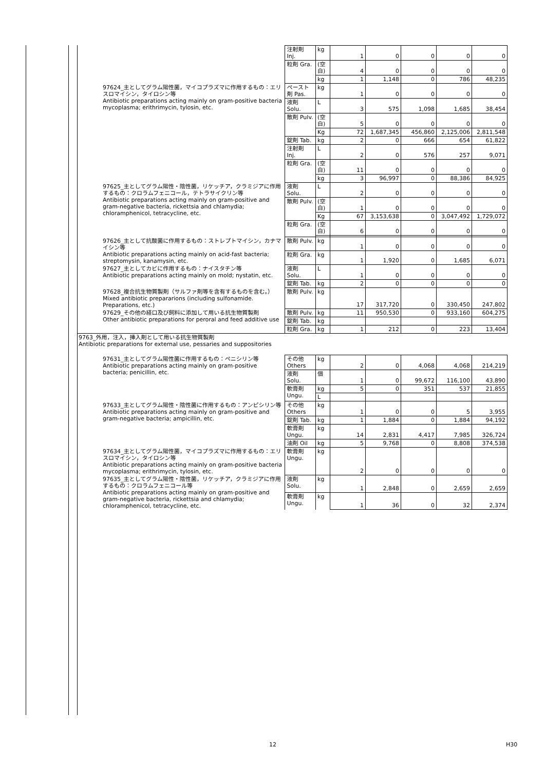| | 注射剤 Inj. | kg | 1 | 0 | 0 | 0 | 0 |
| | 粒剤 Gra. | (空白) | 4 | 0 | 0 | 0 | 0 |
| | | kg | 1 | 1,148 | 0 | 786 | 48,235 |
| 97624_主としてグラム陽性菌，マイコプラズマに作用するもの：エリスロマイシン，タイロシン等 Antibiotic preparations acting mainly on gram-positive bacteria mycoplasma; erithrimycin, tylosin, etc. | ペースト剤 Pas. | kg | 1 | 0 | 0 | 0 | 0 |
| | 液剤 Solu. | L | 3 | 575 | 1,098 | 1,685 | 38,454 |
| | 散剤 Pulv. | (空白) | 5 | 0 | 0 | 0 | 0 |
| | | Kg | 72 | 1,687,345 | 456,860 | 2,125,006 | 2,811,548 |
| | 錠剤 Tab. | kg | 2 | 0 | 666 | 654 | 61,822 |
| | 注射剤 Inj. | L | 2 | 0 | 576 | 257 | 9,071 |
| | 粒剤 Gra. | (空白) | 11 | 0 | 0 | 0 | 0 |
| | | kg | 3 | 96,997 | 0 | 88,386 | 84,925 |
| 97625_主としてグラム陽性・陰性菌，リケッチア，クラミジアに作用するもの：クロラムフェニコール，テトラサイクリン等 Antibiotic preparations acting mainly on gram-positive and gram-negative bacteria, rickettsia and chlamydia; chloramphenicol, tetracycline, etc. | 液剤 Solu. | L | 2 | 0 | 0 | 0 | 0 |
| | 散剤 Pulv. | (空白) | 1 | 0 | 0 | 0 | 0 |
| | | Kg | 67 | 3,153,638 | 0 | 3,047,492 | 1,729,072 |
| | 粒剤 Gra. | (空白) | 6 | 0 | 0 | 0 | 0 |
| 97626_主として抗酸菌に作用するもの：ストレプトマイシン，カナマイシン等 Antibiotic preparations acting mainly on acid-fast bacteria; streptomysin, kanamysin, etc. | 散剤 Pulv. | kg | 1 | 0 | 0 | 0 | 0 |
| | 粒剤 Gra. | kg | 1 | 1,920 | 0 | 1,685 | 6,071 |
| 97627_主としてカビに作用するもの：ナイスタチン等 Antibiotic preparations acting mainly on mold; nystatin, etc. | 液剤 Solu. | L | 1 | 0 | 0 | 0 | 0 |
| | 錠剤 Tab. | kg | 2 | 0 | 0 | 0 | 0 |
| 97628_複合抗生物質製剤（サルファ剤等を含有するものを含む。） Mixed antibiotic prepararions (including sulfonamide. Preparations, etc.) | 散剤 Pulv. | kg | 17 | 317,720 | 0 | 330,450 | 247,802 |
| 97629_その他の経口及び飼料に添加して用いる抗生物質製剤 Other antibiotic preparations for peroral and feed additive use | 散剤 Pulv. | kg | 11 | 950,530 | 0 | 933,160 | 604,275 |
| | 錠剤 Tab. | kg | | | | | |
| | 粒剤 Gra. | kg | 1 | 212 | 0 | 223 | 13,404 |
| 9763_外用，注入，挿入剤として用いる抗生物質製剤 Antibiotic preparations for external use, pessaries and suppositories | | | | | | | |
| 97631_主としてグラム陽性菌に作用するもの：ペニシリン等 Antibiotic preparations acting mainly on gram-positive bacteria; penicillin, etc. | その他 Others | kg | 2 | 0 | 4,068 | 4,068 | 214,219 |
| | 液剤 Solu. | 個 | 1 | 0 | 99,672 | 116,100 | 43,890 |
| | 軟膏剤 Ungu. | kg | 5 | 0 | 351 | 537 | 21,855 |
| | | L | | | | | |
| 97633_主としてグラム陽性・陰性菌に作用するもの：アンピシリン等 Antibiotic preparations acting mainly on gram-positive and gram-negative bacteria; ampicillin, etc. | その他 Others | kg | 1 | 0 | 0 | 5 | 3,955 |
| | 錠剤 Tab. | kg | 1 | 1,884 | 0 | 1,884 | 94,192 |
| | 軟膏剤 Ungu. | kg | 14 | 2,831 | 4,417 | 7,985 | 326,724 |
| | 油剤 Oil | kg | 5 | 9,768 | 0 | 8,808 | 374,538 |
| 97634_主としてグラム陽性菌，マイコプラズマに作用するもの：エリスロマイシン，タイロシン等 Antibiotic preparations acting mainly on gram-positive bacteria mycoplasma; erithrimycin, tylosin, etc. | 軟膏剤 Ungu. | kg | 2 | 0 | 0 | 0 | 0 |
| 97635_主としてグラム陽性・陰性菌，リケッチア，クラミジアに作用するもの：クロラムフェニコール等 Antibiotic preparations acting mainly on gram-positive and gram-negative bacteria, rickettsia and chlamydia; chloramphenicol, tetracycline, etc. | 液剤 Solu. | kg | 1 | 2,848 | 0 | 2,659 | 2,659 |
| | 軟膏剤 Ungu. | kg | 1 | 36 | 0 | 32 | 2,374 |
12 H30